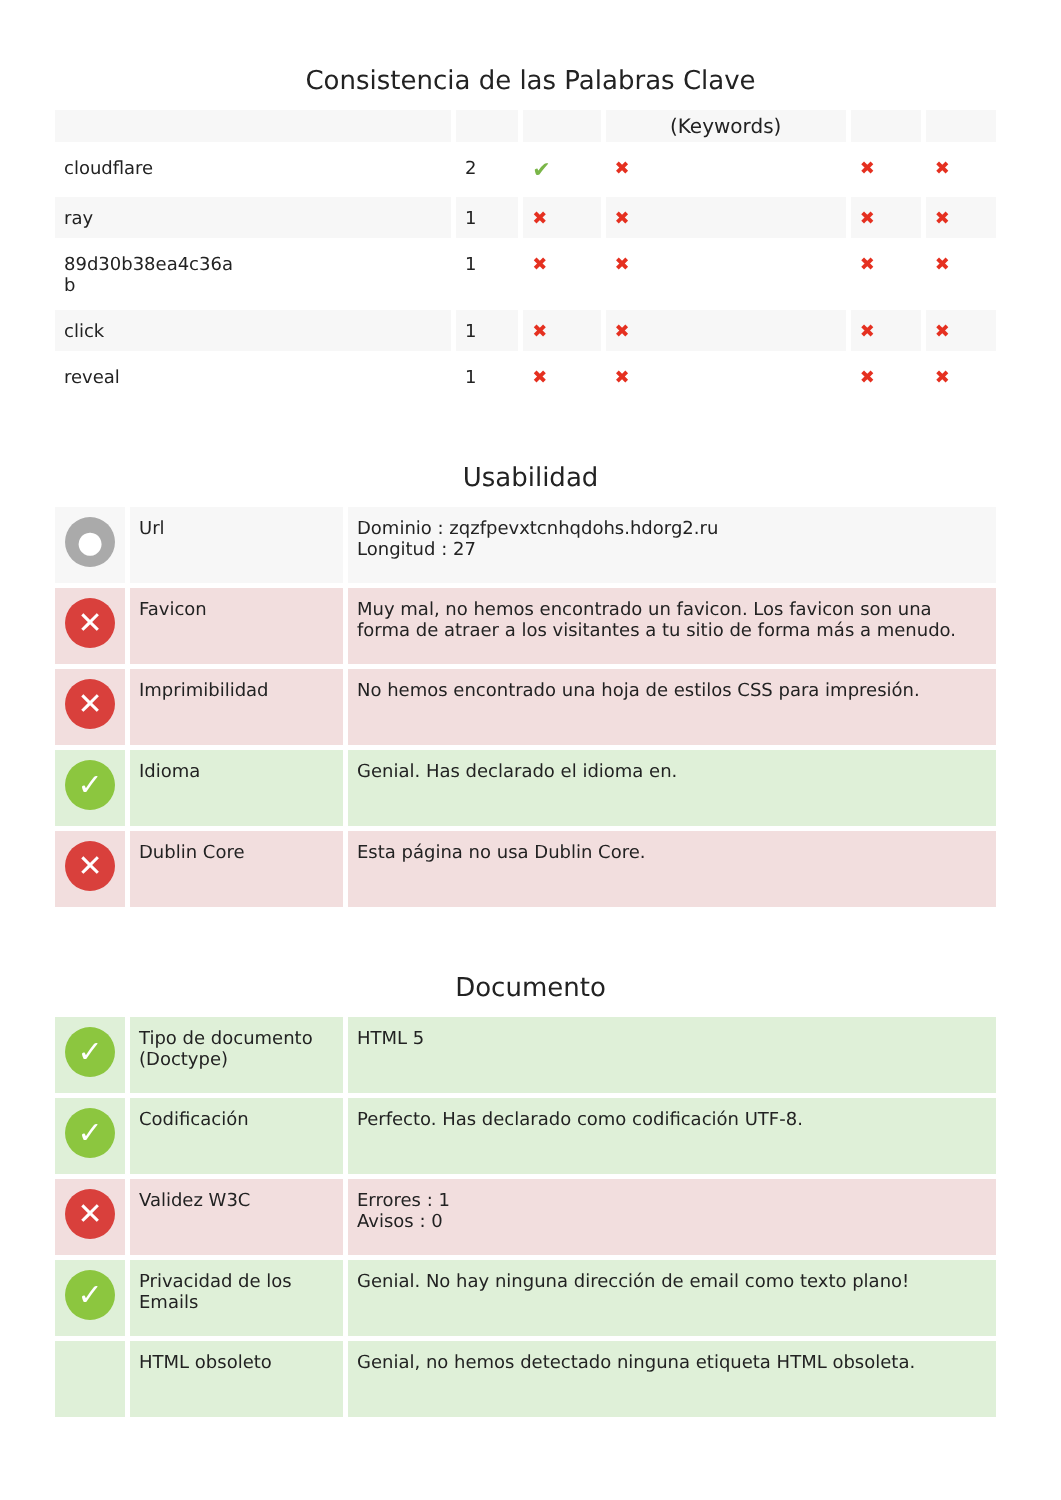Consistencia de las Palabras Clave
| | | | (Keywords) | | |
| --- | --- | --- | --- | --- | --- |
| cloudflare | 2 | ✔ | ✖ | ✖ | ✖ |
| ray | 1 | ✖ | ✖ | ✖ | ✖ |
| 89d30b38ea4c36a b | 1 | ✖ | ✖ | ✖ | ✖ |
| click | 1 | ✖ | ✖ | ✖ | ✖ |
| reveal | 1 | ✖ | ✖ | ✖ | ✖ |
Usabilidad
| ● | Url | Dominio : zqzfpevxtcnhqdohs.hdorg2.ru Longitud : 27 |
| ✕ | Favicon | Muy mal, no hemos encontrado un favicon. Los favicon son una forma de atraer a los visitantes a tu sitio de forma más a menudo. |
| ✕ | Imprimibilidad | No hemos encontrado una hoja de estilos CSS para impresión. |
| ✓ | Idioma | Genial. Has declarado el idioma en. |
| ✕ | Dublin Core | Esta página no usa Dublin Core. |
Documento
| ✓ | Tipo de documento (Doctype) | HTML 5 |
| ✓ | Codificación | Perfecto. Has declarado como codificación UTF-8. |
| ✕ | Validez W3C | Errores : 1 Avisos : 0 |
| ✓ | Privacidad de los Emails | Genial. No hay ninguna dirección de email como texto plano! |
| | HTML obsoleto | Genial, no hemos detectado ninguna etiqueta HTML obsoleta. |